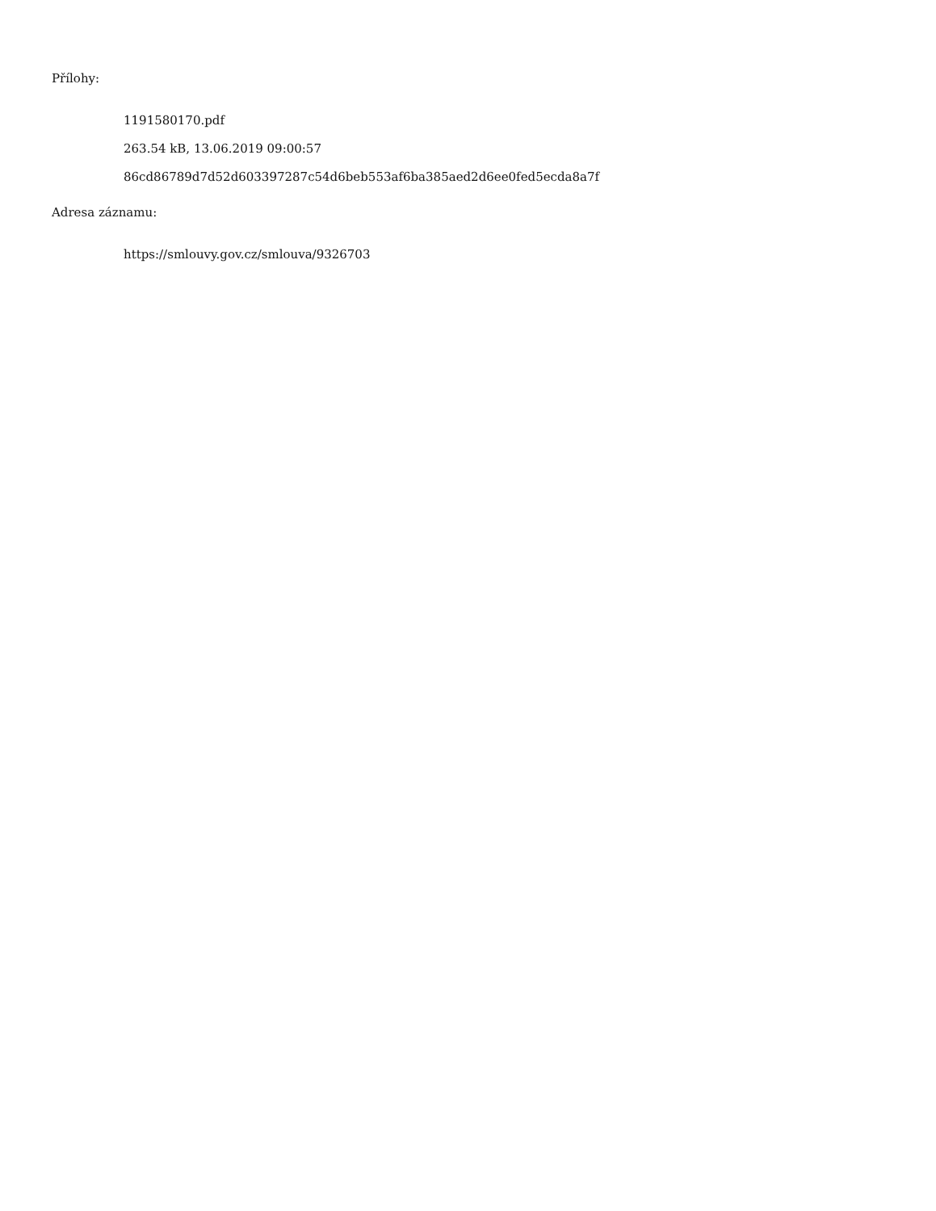Přílohy:
1191580170.pdf
263.54 kB, 13.06.2019 09:00:57
86cd86789d7d52d603397287c54d6beb553af6ba385aed2d6ee0fed5ecda8a7f
Adresa záznamu:
https://smlouvy.gov.cz/smlouva/9326703